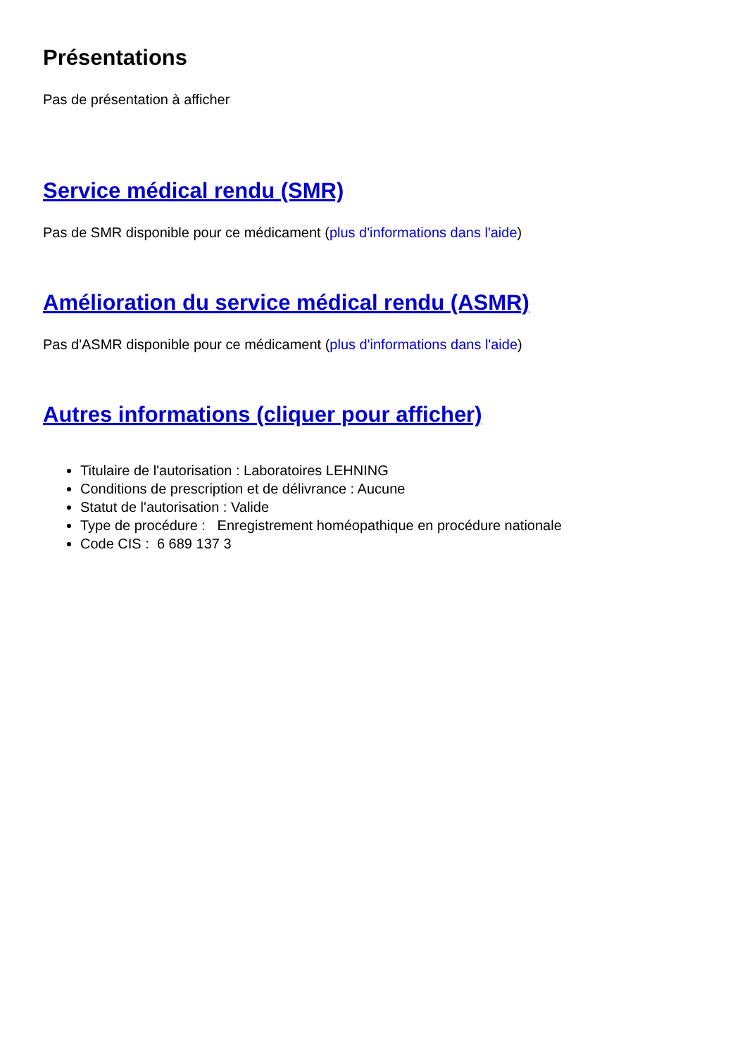Présentations
Pas de présentation à afficher
Service médical rendu (SMR)
Pas de SMR disponible pour ce médicament (plus d'informations dans l'aide)
Amélioration du service médical rendu (ASMR)
Pas d'ASMR disponible pour ce médicament (plus d'informations dans l'aide)
Autres informations (cliquer pour afficher)
Titulaire de l'autorisation : Laboratoires LEHNING
Conditions de prescription et de délivrance : Aucune
Statut de l'autorisation : Valide
Type de procédure : Enregistrement homéopathique en procédure nationale
Code CIS : 6 689 137 3